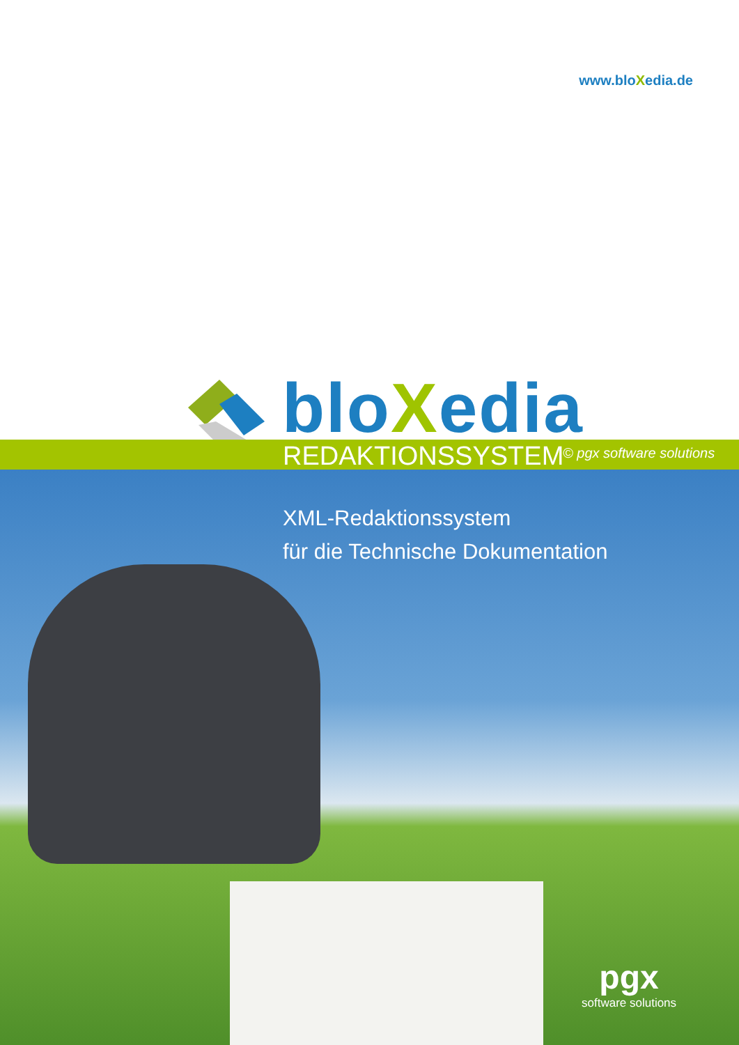www.bloXedia.de
bloXedia
REDAKTIONSSYSTEM © pgx software solutions
XML-Redaktionssystem
für die Technische Dokumentation
pgx
software solutions